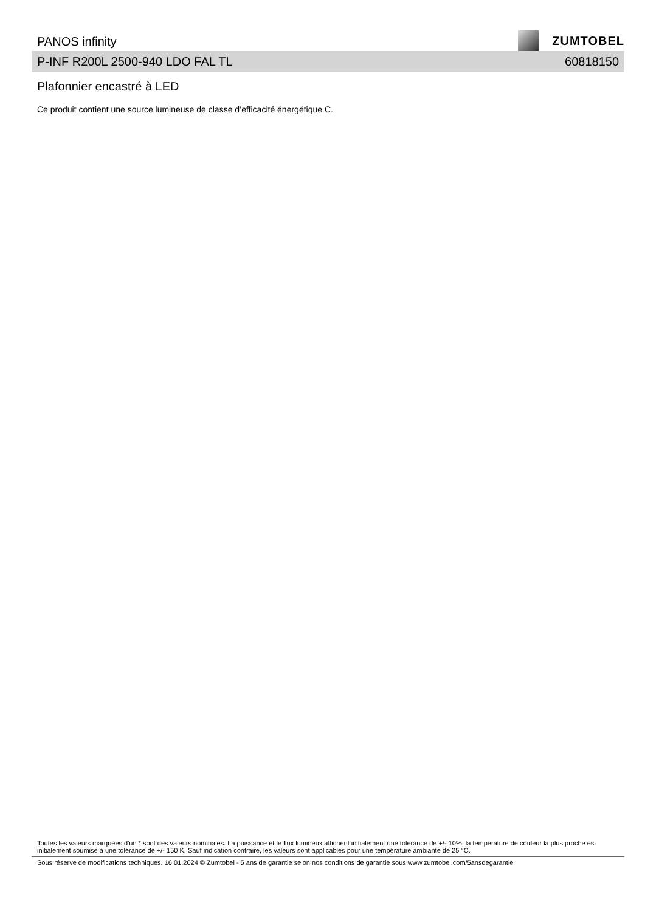PANOS infinity
ZUMTOBEL
P-INF R200L 2500-940 LDO FAL TL 60818150
Plafonnier encastré à LED
Ce produit contient une source lumineuse de classe d’efficacité énergétique C.
Toutes les valeurs marquées d'un * sont des valeurs nominales. La puissance et le flux lumineux affichent initialement une tolérance de +/- 10%, la température de couleur la plus proche est initialement soumise à une tolérance de +/- 150 K. Sauf indication contraire, les valeurs sont applicables pour une température ambiante de 25 °C.
Sous réserve de modifications techniques. 16.01.2024 © Zumtobel - 5 ans de garantie selon nos conditions de garantie sous www.zumtobel.com/5ansdegarantie